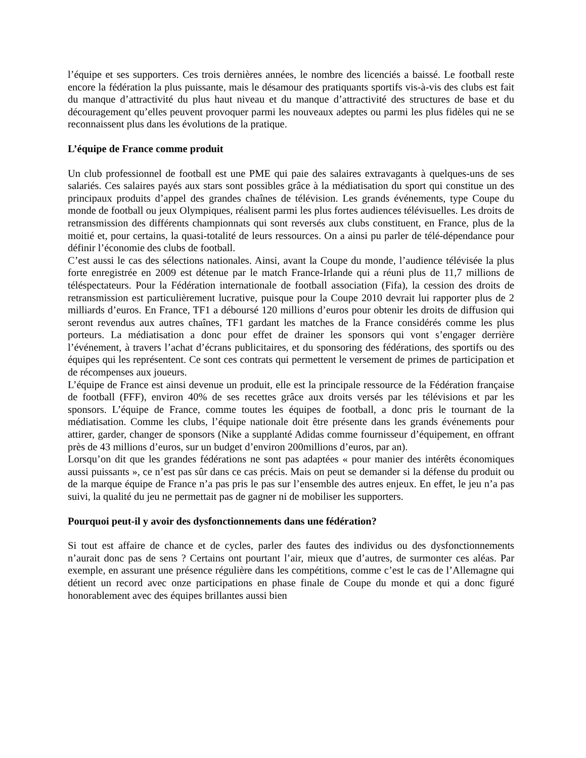l’équipe et ses supporters. Ces trois dernières années, le nombre des licenciés a baissé. Le football reste encore la fédération la plus puissante, mais le désamour des pratiquants sportifs vis-à-vis des clubs est fait du manque d’attractivité du plus haut niveau et du manque d’attractivité des structures de base et du découragement qu’elles peuvent provoquer parmi les nouveaux adeptes ou parmi les plus fidèles qui ne se reconnaissent plus dans les évolutions de la pratique.
L’équipe de France comme produit
Un club professionnel de football est une PME qui paie des salaires extravagants à quelques-uns de ses salariés. Ces salaires payés aux stars sont possibles grâce à la médiatisation du sport qui constitue un des principaux produits d’appel des grandes chaînes de télévision. Les grands événements, type Coupe du monde de football ou jeux Olympiques, réalisent parmi les plus fortes audiences télévisuelles. Les droits de retransmission des différents championnats qui sont reversés aux clubs constituent, en France, plus de la moitié et, pour certains, la quasi-totalité de leurs ressources. On a ainsi pu parler de télé-dépendance pour définir l’économie des clubs de football.
C’est aussi le cas des sélections nationales. Ainsi, avant la Coupe du monde, l’audience télévisée la plus forte enregistrée en 2009 est détenue par le match France-Irlande qui a réuni plus de 11,7 millions de téléspectateurs. Pour la Fédération internationale de football association (Fifa), la cession des droits de retransmission est particulièrement lucrative, puisque pour la Coupe 2010 devrait lui rapporter plus de 2 milliards d’euros. En France, TF1 a déboursé 120 millions d’euros pour obtenir les droits de diffusion qui seront revendus aux autres chaînes, TF1 gardant les matches de la France considérés comme les plus porteurs. La médiatisation a donc pour effet de drainer les sponsors qui vont s’engager derrière l’événement, à travers l’achat d’écrans publicitaires, et du sponsoring des fédérations, des sportifs ou des équipes qui les représentent. Ce sont ces contrats qui permettent le versement de primes de participation et de récompenses aux joueurs.
L’équipe de France est ainsi devenue un produit, elle est la principale ressource de la Fédération française de football (FFF), environ 40% de ses recettes grâce aux droits versés par les télévisions et par les sponsors. L’équipe de France, comme toutes les équipes de football, a donc pris le tournant de la médiatisation. Comme les clubs, l’équipe nationale doit être présente dans les grands événements pour attirer, garder, changer de sponsors (Nike a supplanté Adidas comme fournisseur d’équipement, en offrant près de 43 millions d’euros, sur un budget d’environ 200millions d’euros, par an).
Lorsqu’on dit que les grandes fédérations ne sont pas adaptées « pour manier des intérêts économiques aussi puissants », ce n’est pas sûr dans ce cas précis. Mais on peut se demander si la défense du produit ou de la marque équipe de France n’a pas pris le pas sur l’ensemble des autres enjeux. En effet, le jeu n’a pas suivi, la qualité du jeu ne permettait pas de gagner ni de mobiliser les supporters.
Pourquoi peut-il y avoir des dysfonctionnements dans une fédération?
Si tout est affaire de chance et de cycles, parler des fautes des individus ou des dysfonctionnements n’aurait donc pas de sens ? Certains ont pourtant l’air, mieux que d’autres, de surmonter ces aléas. Par exemple, en assurant une présence régulière dans les compétitions, comme c’est le cas de l’Allemagne qui détient un record avec onze participations en phase finale de Coupe du monde et qui a donc figuré honorablement avec des équipes brillantes aussi bien